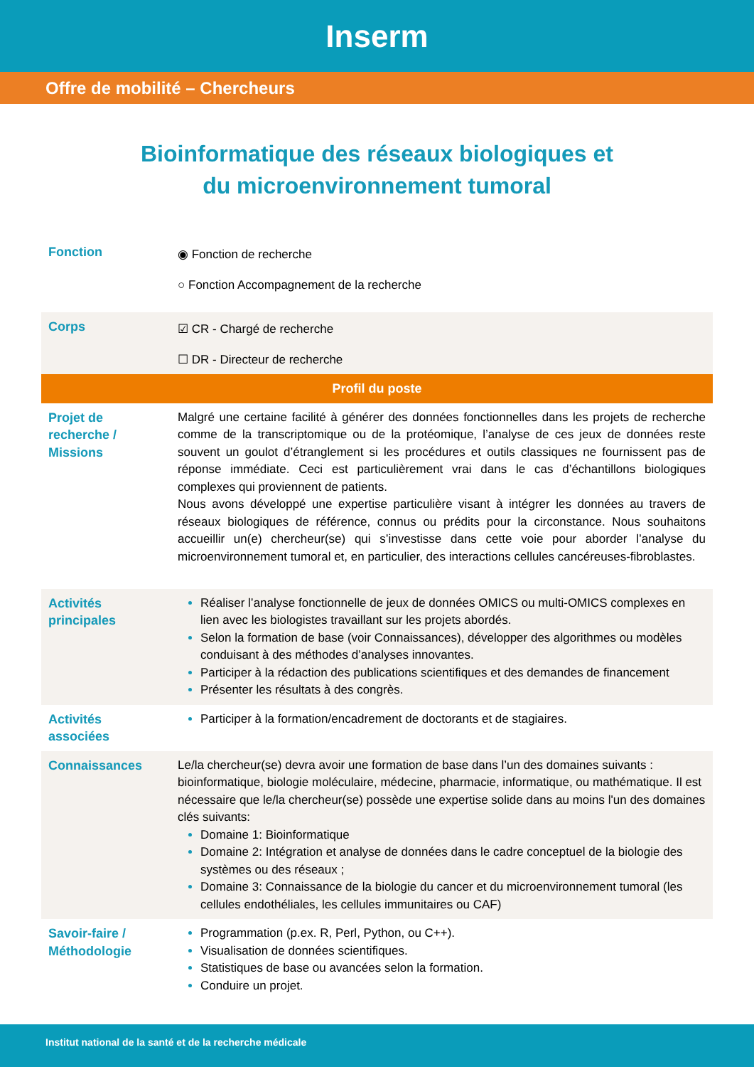Inserm
Offre de mobilité – Chercheurs
Bioinformatique des réseaux biologiques et
du microenvironnement tumoral
| Fonction | ◉ Fonction de recherche ○ Fonction Accompagnement de la recherche |
| Corps | ☑ CR - Chargé de recherche ☐ DR - Directeur de recherche |
| Profil du poste | |
| Projet de recherche / Missions | Malgré une certaine facilité à générer des données fonctionnelles dans les projets de recherche comme de la transcriptomique ou de la protéomique, l’analyse de ces jeux de données reste souvent un goulot d’étranglement si les procédures et outils classiques ne fournissent pas de réponse immédiate. Ceci est particulièrement vrai dans le cas d’échantillons biologiques complexes qui proviennent de patients. Nous avons développé une expertise particulière visant à intégrer les données au travers de réseaux biologiques de référence, connus ou prédits pour la circonstance. Nous souhaitons accueillir un(e) chercheur(se) qui s’investisse dans cette voie pour aborder l’analyse du microenvironnement tumoral et, en particulier, des interactions cellules cancéreuses-fibroblastes. |
| Activités principales | Réaliser l’analyse fonctionnelle de jeux de données OMICS ou multi-OMICS complexes en lien avec les biologistes travaillant sur les projets abordés. Selon la formation de base (voir Connaissances), développer des algorithmes ou modèles conduisant à des méthodes d’analyses innovantes. Participer à la rédaction des publications scientifiques et des demandes de financement Présenter les résultats à des congrès. |
| Activités associées | Participer à la formation/encadrement de doctorants et de stagiaires. |
| Connaissances | Le/la chercheur(se) devra avoir une formation de base dans l’un des domaines suivants : bioinformatique, biologie moléculaire, médecine, pharmacie, informatique, ou mathématique. Il est nécessaire que le/la chercheur(se) possède une expertise solide dans au moins l'un des domaines clés suivants: Domaine 1: Bioinformatique Domaine 2: Intégration et analyse de données dans le cadre conceptuel de la biologie des systèmes ou des réseaux ; Domaine 3: Connaissance de la biologie du cancer et du microenvironnement tumoral (les cellules endothéliales, les cellules immunitaires ou CAF) |
| Savoir-faire / Méthodologie | Programmation (p.ex. R, Perl, Python, ou C++). Visualisation de données scientifiques. Statistiques de base ou avancées selon la formation. Conduire un projet. |
Institut national de la santé et de la recherche médicale